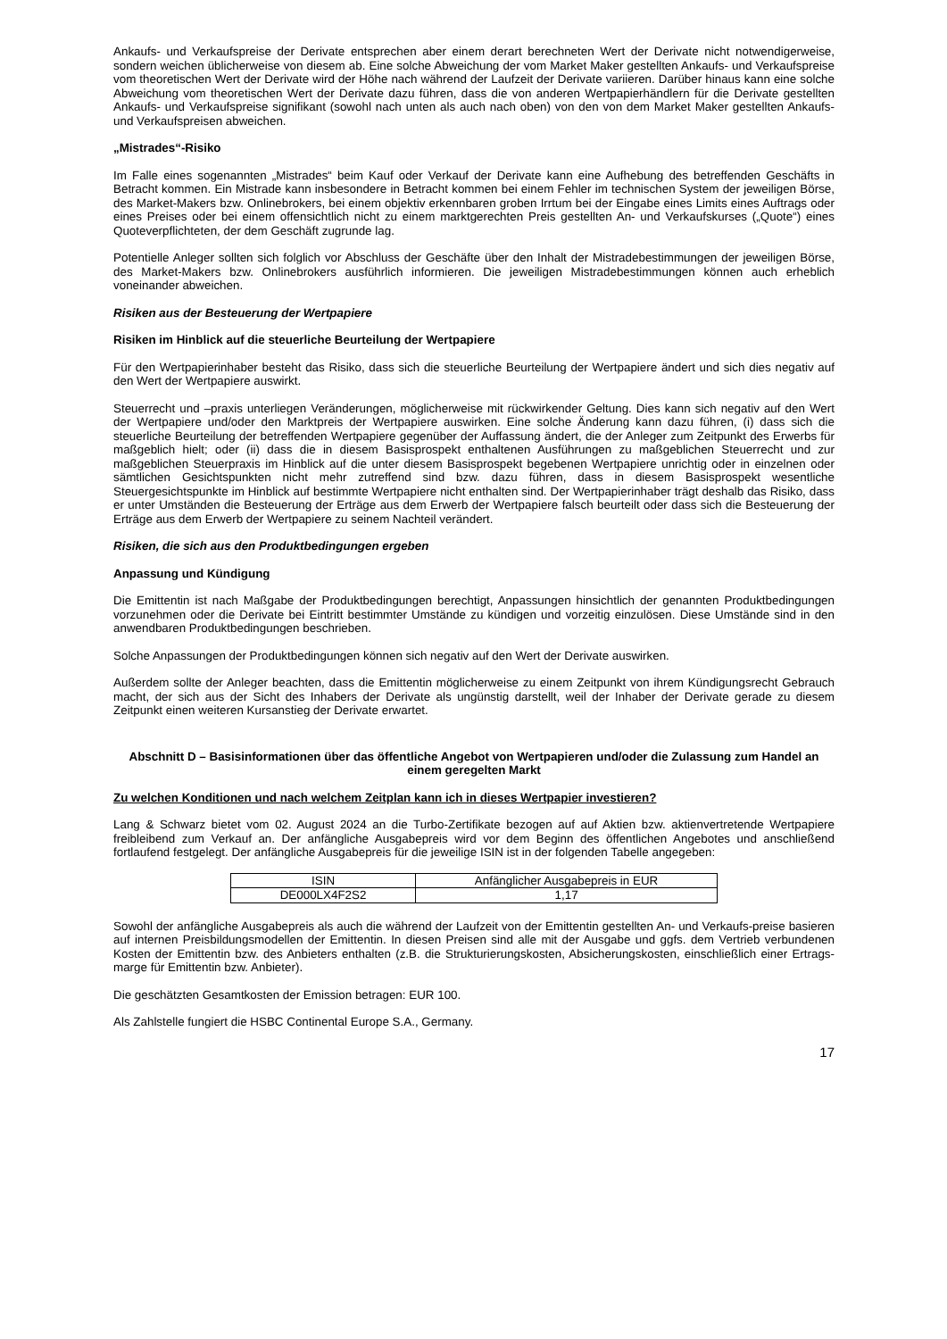Ankaufs- und Verkaufspreise der Derivate entsprechen aber einem derart berechneten Wert der Derivate nicht notwendigerweise, sondern weichen üblicherweise von diesem ab. Eine solche Abweichung der vom Market Maker gestellten Ankaufs- und Verkaufspreise vom theoretischen Wert der Derivate wird der Höhe nach während der Laufzeit der Derivate variieren. Darüber hinaus kann eine solche Abweichung vom theoretischen Wert der Derivate dazu führen, dass die von anderen Wertpapierhändlern für die Derivate gestellten Ankaufs- und Verkaufspreise signifikant (sowohl nach unten als auch nach oben) von den von dem Market Maker gestellten Ankaufs- und Verkaufspreisen abweichen.
„Mistrades“-Risiko
Im Falle eines sogenannten „Mistrades“ beim Kauf oder Verkauf der Derivate kann eine Aufhebung des betreffenden Geschäfts in Betracht kommen. Ein Mistrade kann insbesondere in Betracht kommen bei einem Fehler im technischen System der jeweiligen Börse, des Market-Makers bzw. Onlinebrokers, bei einem objektiv erkennbaren groben Irrtum bei der Eingabe eines Limits eines Auftrags oder eines Preises oder bei einem offensichtlich nicht zu einem marktgerechten Preis gestellten An- und Verkaufskurses („Quote“) eines Quoteverpflichteten, der dem Geschäft zugrunde lag.
Potentielle Anleger sollten sich folglich vor Abschluss der Geschäfte über den Inhalt der Mistradebestimmungen der jeweiligen Börse, des Market-Makers bzw. Onlinebrokers ausführlich informieren. Die jeweiligen Mistradebestimmungen können auch erheblich voneinander abweichen.
Risiken aus der Besteuerung der Wertpapiere
Risiken im Hinblick auf die steuerliche Beurteilung der Wertpapiere
Für den Wertpapierinhaber besteht das Risiko, dass sich die steuerliche Beurteilung der Wertpapiere ändert und sich dies negativ auf den Wert der Wertpapiere auswirkt.
Steuerrecht und –praxis unterliegen Veränderungen, möglicherweise mit rückwirkender Geltung. Dies kann sich negativ auf den Wert der Wertpapiere und/oder den Marktpreis der Wertpapiere auswirken. Eine solche Änderung kann dazu führen, (i) dass sich die steuerliche Beurteilung der betreffenden Wertpapiere gegenüber der Auffassung ändert, die der Anleger zum Zeitpunkt des Erwerbs für maßgeblich hielt; oder (ii) dass die in diesem Basisprospekt enthaltenen Ausführungen zu maßgeblichen Steuerrecht und zur maßgeblichen Steuerpraxis im Hinblick auf die unter diesem Basisprospekt begebenen Wertpapiere unrichtig oder in einzelnen oder sämtlichen Gesichtspunkten nicht mehr zutreffend sind bzw. dazu führen, dass in diesem Basisprospekt wesentliche Steuergesichtspunkte im Hinblick auf bestimmte Wertpapiere nicht enthalten sind. Der Wertpapierinhaber trägt deshalb das Risiko, dass er unter Umständen die Besteuerung der Erträge aus dem Erwerb der Wertpapiere falsch beurteilt oder dass sich die Besteuerung der Erträge aus dem Erwerb der Wertpapiere zu seinem Nachteil verändert.
Risiken, die sich aus den Produktbedingungen ergeben
Anpassung und Kündigung
Die Emittentin ist nach Maßgabe der Produktbedingungen berechtigt, Anpassungen hinsichtlich der genannten Produktbedingungen vorzunehmen oder die Derivate bei Eintritt bestimmter Umstände zu kündigen und vorzeitig einzulösen. Diese Umstände sind in den anwendbaren Produktbedingungen beschrieben.
Solche Anpassungen der Produktbedingungen können sich negativ auf den Wert der Derivate auswirken.
Außerdem sollte der Anleger beachten, dass die Emittentin möglicherweise zu einem Zeitpunkt von ihrem Kündigungsrecht Gebrauch macht, der sich aus der Sicht des Inhabers der Derivate als ungünstig darstellt, weil der Inhaber der Derivate gerade zu diesem Zeitpunkt einen weiteren Kursanstieg der Derivate erwartet.
Abschnitt D – Basisinformationen über das öffentliche Angebot von Wertpapieren und/oder die Zulassung zum Handel an einem geregelten Markt
Zu welchen Konditionen und nach welchem Zeitplan kann ich in dieses Wertpapier investieren?
Lang & Schwarz bietet vom 02. August 2024 an die Turbo-Zertifikate bezogen auf auf Aktien bzw. aktienvertretende Wertpapiere freibleibend zum Verkauf an. Der anfängliche Ausgabepreis wird vor dem Beginn des öffentlichen Angebotes und anschließend fortlaufend festgelegt. Der anfängliche Ausgabepreis für die jeweilige ISIN ist in der folgenden Tabelle angegeben:
| ISIN | Anfänglicher Ausgabepreis in EUR |
| DE000LX4F2S2 | 1,17 |
Sowohl der anfängliche Ausgabepreis als auch die während der Laufzeit von der Emittentin gestellten An- und Verkaufs-preise basieren auf internen Preisbildungsmodellen der Emittentin. In diesen Preisen sind alle mit der Ausgabe und ggfs. dem Vertrieb verbundenen Kosten der Emittentin bzw. des Anbieters enthalten (z.B. die Strukturierungskosten, Absicherungskosten, einschließlich einer Ertrags-marge für Emittentin bzw. Anbieter).
Die geschätzten Gesamtkosten der Emission betragen: EUR 100.
Als Zahlstelle fungiert die HSBC Continental Europe S.A., Germany.
17